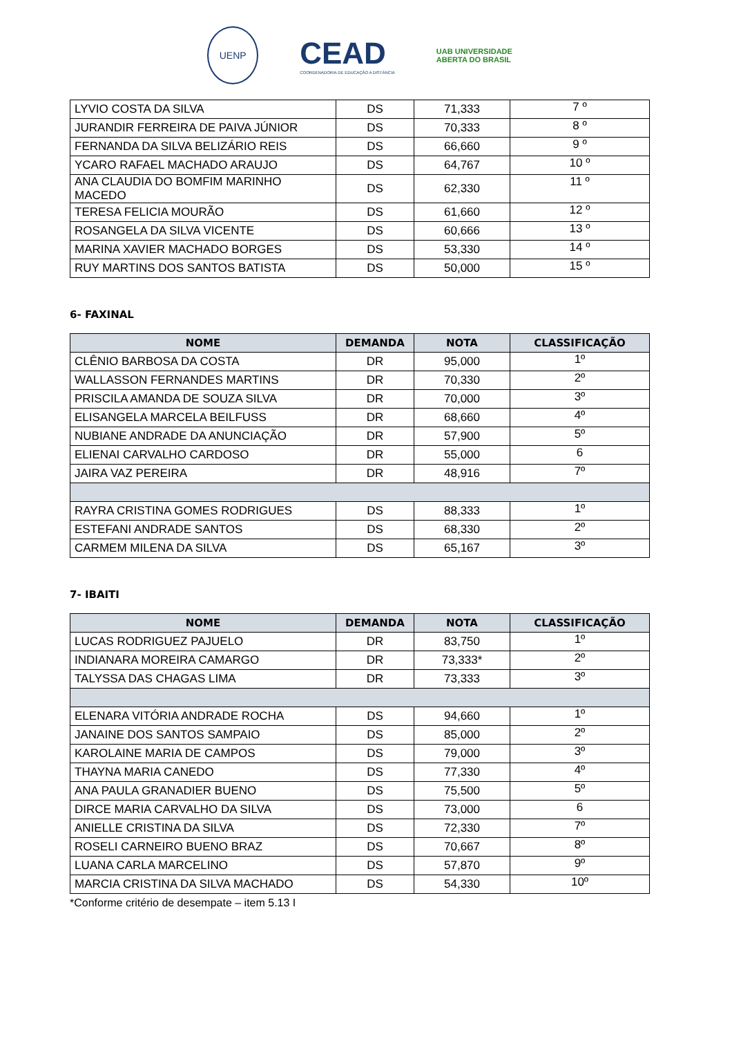UENP
CEAD
COORDENADORIA DE EDUCAÇÃO A DISTÂNCIA
UAB UNIVERSIDADE
ABERTA DO BRASIL
| LYVIO COSTA DA SILVA | DS | 71,333 | 7 º |
| JURANDIR FERREIRA DE PAIVA JÚNIOR | DS | 70,333 | 8 º |
| FERNANDA DA SILVA BELIZÁRIO REIS | DS | 66,660 | 9 º |
| YCARO RAFAEL MACHADO ARAUJO | DS | 64,767 | 10 º |
| ANA CLAUDIA DO BOMFIM MARINHO MACEDO | DS | 62,330 | 11 º |
| TERESA FELICIA MOURÃO | DS | 61,660 | 12 º |
| ROSANGELA DA SILVA VICENTE | DS | 60,666 | 13 º |
| MARINA XAVIER MACHADO BORGES | DS | 53,330 | 14 º |
| RUY MARTINS DOS SANTOS BATISTA | DS | 50,000 | 15 º |
6- FAXINAL
| NOME | DEMANDA | NOTA | CLASSIFICAÇÃO |
| --- | --- | --- | --- |
| CLÊNIO BARBOSA DA COSTA | DR | 95,000 | 1º |
| WALLASSON FERNANDES MARTINS | DR | 70,330 | 2º |
| PRISCILA AMANDA DE SOUZA SILVA | DR | 70,000 | 3º |
| ELISANGELA MARCELA BEILFUSS | DR | 68,660 | 4º |
| NUBIANE ANDRADE DA ANUNCIAÇÃO | DR | 57,900 | 5º |
| ELIENAI CARVALHO CARDOSO | DR | 55,000 | 6 |
| JAIRA VAZ PEREIRA | DR | 48,916 | 7º |
| RAYRA CRISTINA GOMES RODRIGUES | DS | 88,333 | 1º |
| ESTEFANI ANDRADE SANTOS | DS | 68,330 | 2º |
| CARMEM MILENA DA SILVA | DS | 65,167 | 3º |
7- IBAITI
| NOME | DEMANDA | NOTA | CLASSIFICAÇÃO |
| --- | --- | --- | --- |
| LUCAS RODRIGUEZ PAJUELO | DR | 83,750 | 1º |
| INDIANARA MOREIRA CAMARGO | DR | 73,333* | 2º |
| TALYSSA DAS CHAGAS LIMA | DR | 73,333 | 3º |
| ELENARA VITÓRIA ANDRADE ROCHA | DS | 94,660 | 1º |
| JANAINE DOS SANTOS SAMPAIO | DS | 85,000 | 2º |
| KAROLAINE MARIA DE CAMPOS | DS | 79,000 | 3º |
| THAYNA MARIA CANEDO | DS | 77,330 | 4º |
| ANA PAULA GRANADIER BUENO | DS | 75,500 | 5º |
| DIRCE MARIA CARVALHO DA SILVA | DS | 73,000 | 6 |
| ANIELLE CRISTINA DA SILVA | DS | 72,330 | 7º |
| ROSELI CARNEIRO BUENO BRAZ | DS | 70,667 | 8º |
| LUANA CARLA MARCELINO | DS | 57,870 | 9º |
| MARCIA CRISTINA DA SILVA MACHADO | DS | 54,330 | 10º |
*Conforme critério de desempate – item 5.13 I